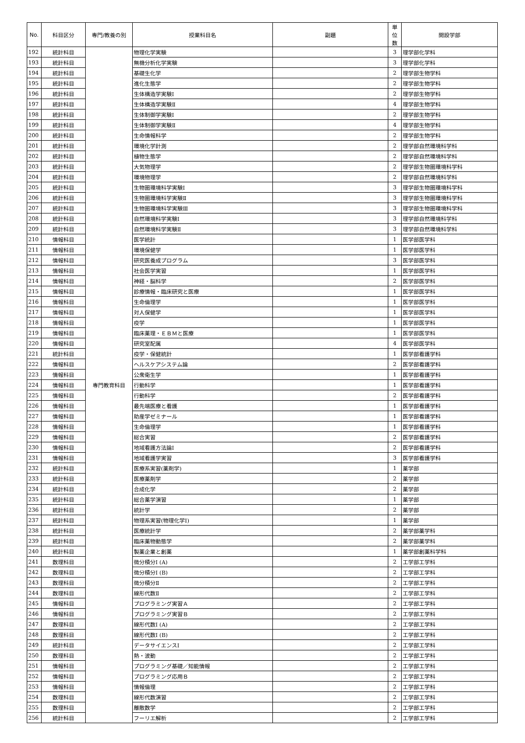| No. | 科目区分 | 専門/教養の別 | 授業科目名 | 副題 | 単 位 数 | 開設学部 |
| --- | --- | --- | --- | --- | --- | --- |
| 192 | 統計科目 | 専門教育科目 | 物理化学実験 | | 3 | 理学部化学科 |
| 193 | 統計科目 | | 無機分析化学実験 | | 3 | 理学部化学科 |
| 194 | 統計科目 | | 基礎生化学 | | 2 | 理学部生物学科 |
| 195 | 統計科目 | | 進化生態学 | | 2 | 理学部生物学科 |
| 196 | 統計科目 | | 生体構造学実験Ⅰ | | 2 | 理学部生物学科 |
| 197 | 統計科目 | | 生体構造学実験Ⅱ | | 4 | 理学部生物学科 |
| 198 | 統計科目 | | 生体制御学実験Ⅰ | | 2 | 理学部生物学科 |
| 199 | 統計科目 | | 生体制御学実験Ⅱ | | 4 | 理学部生物学科 |
| 200 | 統計科目 | | 生命情報科学 | | 2 | 理学部生物学科 |
| 201 | 統計科目 | | 環境化学計測 | | 2 | 理学部自然環境科学科 |
| 202 | 統計科目 | | 植物生態学 | | 2 | 理学部自然環境科学科 |
| 203 | 統計科目 | | 大気物理学 | | 2 | 理学部生物圏環境科学科 |
| 204 | 統計科目 | | 環境物理学 | | 2 | 理学部自然環境科学科 |
| 205 | 統計科目 | | 生物圏環境科学実験Ⅰ | | 3 | 理学部生物圏環境科学科 |
| 206 | 統計科目 | | 生物圏環境科学実験Ⅱ | | 3 | 理学部生物圏環境科学科 |
| 207 | 統計科目 | | 生物圏環境科学実験Ⅲ | | 3 | 理学部生物圏環境科学科 |
| 208 | 統計科目 | | 自然環境科学実験Ⅰ | | 3 | 理学部自然環境科学科 |
| 209 | 統計科目 | | 自然環境科学実験Ⅱ | | 3 | 理学部自然環境科学科 |
| 210 | 情報科目 | | 医学統計 | | 1 | 医学部医学科 |
| 211 | 情報科目 | | 環境保健学 | | 1 | 医学部医学科 |
| 212 | 情報科目 | | 研究医養成プログラム | | 3 | 医学部医学科 |
| 213 | 情報科目 | | 社会医学実習 | | 1 | 医学部医学科 |
| 214 | 情報科目 | | 神経・脳科学 | | 2 | 医学部医学科 |
| 215 | 情報科目 | | 診療情報・臨床研究と医療 | | 1 | 医学部医学科 |
| 216 | 情報科目 | | 生命倫理学 | | 1 | 医学部医学科 |
| 217 | 情報科目 | | 対人保健学 | | 1 | 医学部医学科 |
| 218 | 情報科目 | | 疫学 | | 1 | 医学部医学科 |
| 219 | 情報科目 | | 臨床薬理・ＥＢＭと医療 | | 1 | 医学部医学科 |
| 220 | 情報科目 | | 研究室配属 | | 4 | 医学部医学科 |
| 221 | 統計科目 | | 疫学・保健統計 | | 1 | 医学部看護学科 |
| 222 | 情報科目 | | ヘルスケアシステム論 | | 2 | 医学部看護学科 |
| 223 | 情報科目 | | 公衆衛生学 | | 1 | 医学部看護学科 |
| 224 | 情報科目 | | 行動科学 | | 1 | 医学部看護学科 |
| 225 | 情報科目 | | 行動科学 | | 2 | 医学部看護学科 |
| 226 | 情報科目 | | 最先端医療と看護 | | 1 | 医学部看護学科 |
| 227 | 情報科目 | | 助産学ゼミナール | | 1 | 医学部看護学科 |
| 228 | 情報科目 | | 生命倫理学 | | 1 | 医学部看護学科 |
| 229 | 情報科目 | | 総合実習 | | 2 | 医学部看護学科 |
| 230 | 情報科目 | | 地域看護方法論Ⅰ | | 2 | 医学部看護学科 |
| 231 | 情報科目 | | 地域看護学実習 | | 3 | 医学部看護学科 |
| 232 | 統計科目 | | 医療系実習(薬剤学) | | 1 | 薬学部 |
| 233 | 統計科目 | | 医療薬剤学 | | 2 | 薬学部 |
| 234 | 統計科目 | | 合成化学 | | 2 | 薬学部 |
| 235 | 統計科目 | | 総合薬学演習 | | 1 | 薬学部 |
| 236 | 統計科目 | | 統計学 | | 2 | 薬学部 |
| 237 | 統計科目 | | 物理系実習(物理化学Ⅰ) | | 1 | 薬学部 |
| 238 | 統計科目 | | 医療統計学 | | 2 | 薬学部薬学科 |
| 239 | 統計科目 | | 臨床薬物動態学 | | 2 | 薬学部薬学科 |
| 240 | 統計科目 | | 製薬企業と創薬 | | 1 | 薬学部創薬科学科 |
| 241 | 数理科目 | | 微分積分Ⅰ (A) | | 2 | 工学部工学科 |
| 242 | 数理科目 | | 微分積分Ⅰ (B) | | 2 | 工学部工学科 |
| 243 | 数理科目 | | 微分積分Ⅱ | | 2 | 工学部工学科 |
| 244 | 数理科目 | | 線形代数Ⅱ | | 2 | 工学部工学科 |
| 245 | 情報科目 | | プログラミング実習Ａ | | 2 | 工学部工学科 |
| 246 | 情報科目 | | プログラミング実習Ｂ | | 2 | 工学部工学科 |
| 247 | 数理科目 | | 線形代数Ⅰ (A) | | 2 | 工学部工学科 |
| 248 | 数理科目 | | 線形代数Ⅰ (B) | | 2 | 工学部工学科 |
| 249 | 統計科目 | | データサイエンスⅠ | | 2 | 工学部工学科 |
| 250 | 数理科目 | | 熱・波動 | | 2 | 工学部工学科 |
| 251 | 情報科目 | | プログラミング基礎／知能情報 | | 2 | 工学部工学科 |
| 252 | 情報科目 | | プログラミング応用Ｂ | | 2 | 工学部工学科 |
| 253 | 情報科目 | | 情報倫理 | | 2 | 工学部工学科 |
| 254 | 数理科目 | | 線形代数演習 | | 2 | 工学部工学科 |
| 255 | 数理科目 | | 離散数学 | | 2 | 工学部工学科 |
| 256 | 統計科目 | | フーリエ解析 | | 2 | 工学部工学科 |